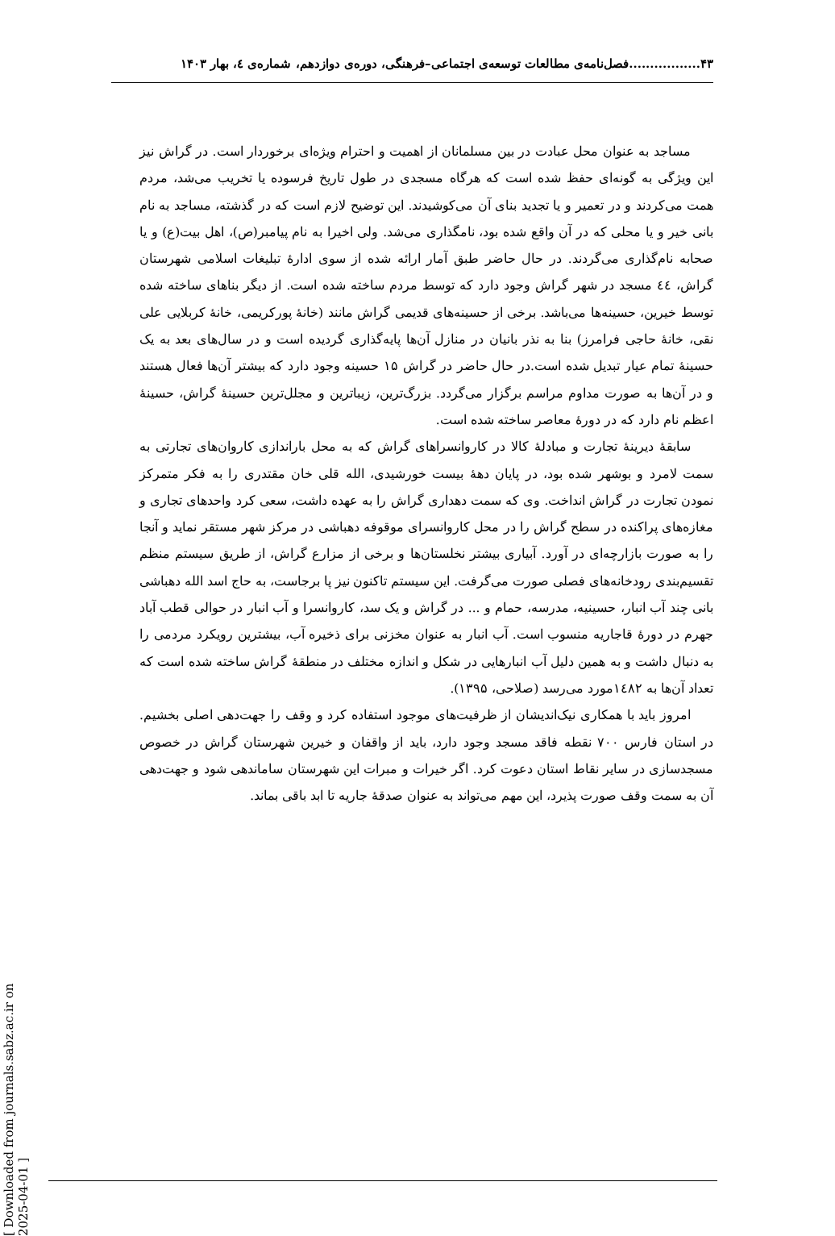۴۳.................فصل‌نامه‌ی مطالعات توسعه‌ی اجتماعی–فرهنگی، دوره‌ی دوازدهم، شماره‌ی ٤، بهار ۱۴۰۳
مساجد به عنوان محل عبادت در بین مسلمانان از اهمیت و احترام ویژه‌ای برخوردار است. در گراش نیز این ویژگی به گونه‌ای حفظ شده است که هرگاه مسجدی در طول تاریخ فرسوده یا تخریب می‌شد، مردم همت می‌کردند و در تعمیر و یا تجدید بنای آن می‌کوشیدند. این توضیح لازم است که در گذشته، مساجد به نام بانی خیر و یا محلی که در آن واقع شده بود، نامگذاری می‌شد. ولی اخیرا به نام پیامبر(ص)، اهل بیت(ع) و یا صحابه نام‌گذاری می‌گردند. در حال حاضر طبق آمار ارائه شده از سوی ادارهٔ تبلیغات اسلامی شهرستان گراش، ٤٤ مسجد در شهر گراش وجود دارد که توسط مردم ساخته شده است. از دیگر بناهای ساخته شده توسط خیرین، حسینه‌ها می‌باشد. برخی از حسینه‌های قدیمی گراش مانند (خانهٔ پورکریمی، خانهٔ کربلایی علی نقی، خانهٔ حاجی فرامرز) بنا به نذر بانیان در منازل آن‌ها پایه‌گذاری گردیده است و در سال‌های بعد به یک حسینهٔ تمام عیار تبدیل شده است.در حال حاضر در گراش ۱۵ حسینه وجود دارد که بیشتر آن‌ها فعال هستند و در آن‌ها به صورت مداوم مراسم برگزار می‌گردد. بزرگ‌ترین، زیباترین و مجلل‌ترین حسینهٔ گراش، حسینهٔ اعظم نام دارد که در دورهٔ معاصر ساخته شده است.
سابقهٔ دیرینهٔ تجارت و مبادلهٔ کالا در کاروانسراهای گراش که به محل باراندازی کاروان‌های تجارتی به سمت لامرد و بوشهر شده بود، در پایان دههٔ بیست خورشیدی، الله قلی خان مقتدری را به فکر متمرکز نمودن تجارت در گراش انداخت. وی که سمت دهداری گراش را به عهده داشت، سعی کرد واحدهای تجاری و مغازه‌های پراکنده در سطح گراش را در محل کاروانسرای موقوفه دهباشی در مرکز شهر مستقر نماید و آنجا را به صورت بازارچه‌ای در آورد. آبیاری بیشتر نخلستان‌ها و برخی از مزارع گراش، از طریق سیستم منظم تقسیم‌بندی رودخانه‌های فصلی صورت می‌گرفت. این سیستم تاکنون نیز پا برجاست، به حاج اسد الله دهباشی بانی چند آب انبار، حسینیه، مدرسه، حمام و ... در گراش و یک سد، کاروانسرا و آب انبار در حوالی قطب آباد جهرم در دورهٔ قاجاریه منسوب است. آب انبار به عنوان مخزنی برای ذخیره آب، بیشترین رویکرد مردمی را به دنبال داشت و به همین دلیل آب انبارهایی در شکل و اندازه مختلف در منطقهٔ گراش ساخته شده است که تعداد آن‌ها به ١٤٨٢مورد می‌رسد (صلاحی، ۱۳۹۵).
امروز باید با همکاری نیک‌اندیشان از ظرفیت‌های موجود استفاده کرد و وقف را جهت‌دهی اصلی بخشیم. در استان فارس ۷۰۰ نقطه فاقد مسجد وجود دارد، باید از واقفان و خیرین شهرستان گراش در خصوص مسجدسازی در سایر نقاط استان دعوت کرد. اگر خیرات و مبرات این شهرستان ساماندهی شود و جهت‌دهی آن به سمت وقف صورت پذیرد، این مهم می‌تواند به عنوان صدقهٔ جاریه تا ابد باقی بماند.
[ Downloaded from journals.sabz.ac.ir on 2025-04-01 ]